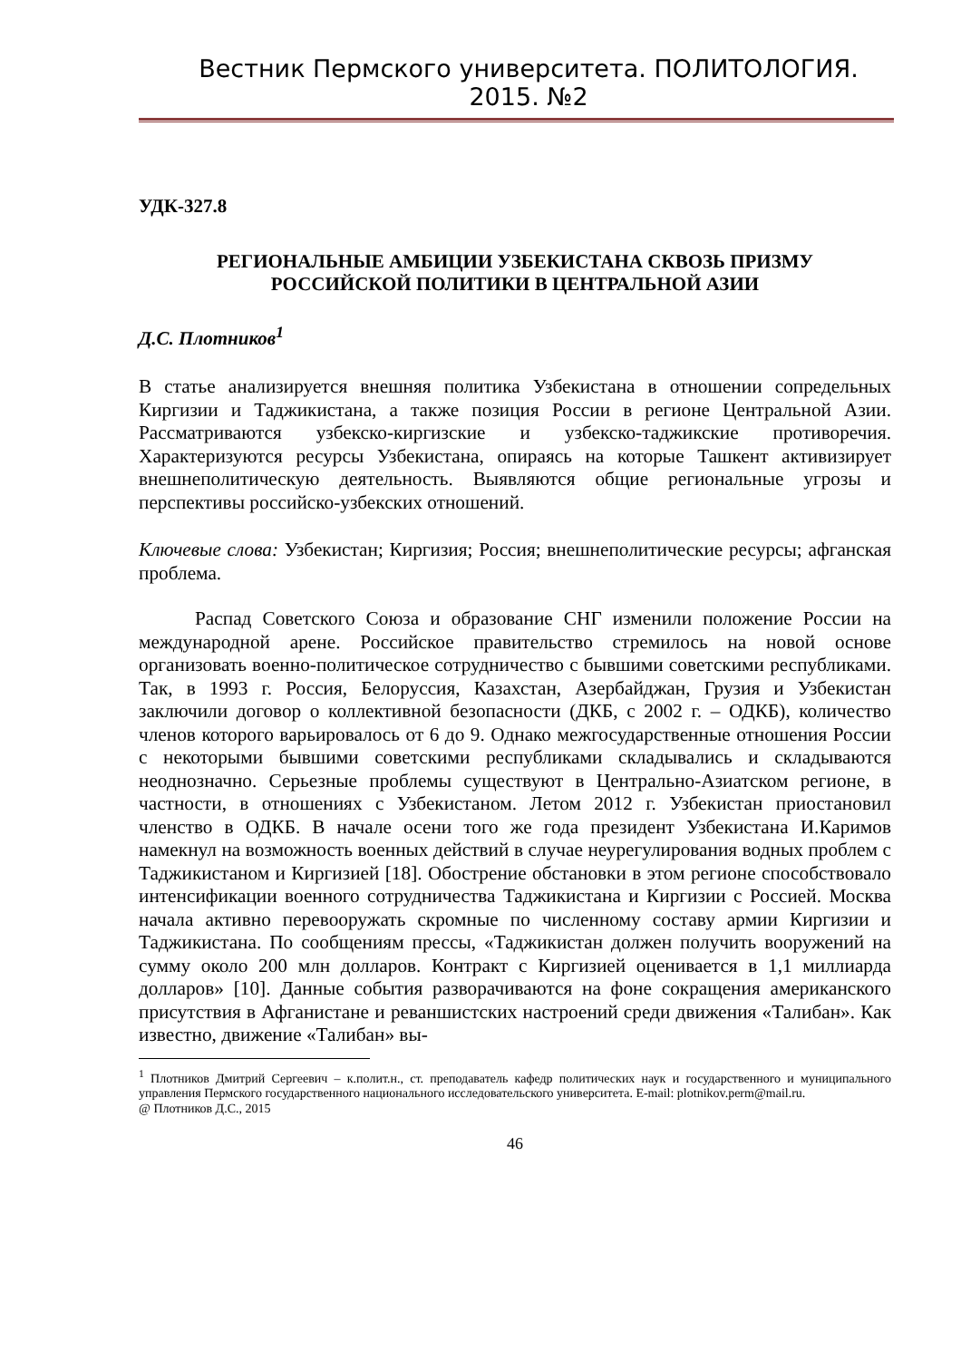Вестник Пермского университета. ПОЛИТОЛОГИЯ. 2015. №2
УДК-327.8
РЕГИОНАЛЬНЫЕ АМБИЦИИ УЗБЕКИСТАНА СКВОЗЬ ПРИЗМУ
РОССИЙСКОЙ ПОЛИТИКИ В ЦЕНТРАЛЬНОЙ АЗИИ
Д.С. Плотников<sup>1</sup>
В статье анализируется внешняя политика Узбекистана в отношении сопредельных Киргизии и Таджикистана, а также позиция России в регионе Центральной Азии. Рассматриваются узбекско-киргизские и узбекско-таджикские противоречия. Характеризуются ресурсы Узбекистана, опираясь на которые Ташкент активизирует внешнеполитическую деятельность. Выявляются общие региональные угрозы и перспективы российско-узбекских отношений.
Ключевые слова: Узбекистан; Киргизия; Россия; внешнеполитические ресурсы; афганская проблема.
Распад Советского Союза и образование СНГ изменили положение России на международной арене. Российское правительство стремилось на новой основе организовать военно-политическое сотрудничество с бывшими советскими республиками. Так, в 1993 г. Россия, Белоруссия, Казахстан, Азербайджан, Грузия и Узбекистан заключили договор о коллективной безопасности (ДКБ, с 2002 г. – ОДКБ), количество членов которого варьировалось от 6 до 9. Однако межгосударственные отношения России с некоторыми бывшими советскими республиками складывались и складываются неоднозначно. Серьезные проблемы существуют в Центрально-Азиатском регионе, в частности, в отношениях с Узбекистаном. Летом 2012 г. Узбекистан приостановил членство в ОДКБ. В начале осени того же года президент Узбекистана И.Каримов намекнул на возможность военных действий в случае неурегулирования водных проблем с Таджикистаном и Киргизией [18]. Обострение обстановки в этом регионе способствовало интенсификации военного сотрудничества Таджикистана и Киргизии с Россией. Москва начала активно перевооружать скромные по численному составу армии Киргизии и Таджикистана. По сообщениям прессы, «Таджикистан должен получить вооружений на сумму около 200 млн долларов. Контракт с Киргизией оценивается в 1,1 миллиарда долларов» [10]. Данные события разворачиваются на фоне сокращения американского присутствия в Афганистане и реваншистских настроений среди движения «Талибан». Как известно, движение «Талибан» вы-
<sup>1</sup> Плотников Дмитрий Сергеевич – к.полит.н., ст. преподаватель кафедр политических наук и государственного и муниципального управления Пермского государственного национального исследовательского университета. E-mail: plotnikov.perm@mail.ru.
@ Плотников Д.С., 2015
46